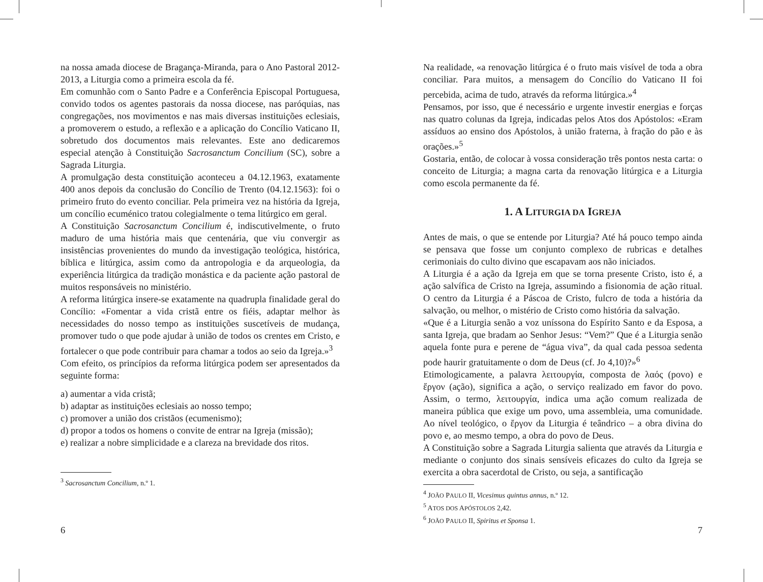na nossa amada diocese de Bragança-Miranda, para o Ano Pastoral 2012-2013, a Liturgia como a primeira escola da fé.
Em comunhão com o Santo Padre e a Conferência Episcopal Portuguesa, convido todos os agentes pastorais da nossa diocese, nas paróquias, nas congregações, nos movimentos e nas mais diversas instituições eclesiais, a promoverem o estudo, a reflexão e a aplicação do Concílio Vaticano II, sobretudo dos documentos mais relevantes. Este ano dedicaremos especial atenção à Constituição Sacrosanctum Concilium (SC), sobre a Sagrada Liturgia.
A promulgação desta constituição aconteceu a 04.12.1963, exatamente 400 anos depois da conclusão do Concílio de Trento (04.12.1563): foi o primeiro fruto do evento conciliar. Pela primeira vez na história da Igreja, um concílio ecuménico tratou colegialmente o tema litúrgico em geral.
A Constituição Sacrosanctum Concilium é, indiscutivelmente, o fruto maduro de uma história mais que centenária, que viu convergir as insistências provenientes do mundo da investigação teológica, histórica, bíblica e litúrgica, assim como da antropologia e da arqueologia, da experiência litúrgica da tradição monástica e da paciente ação pastoral de muitos responsáveis no ministério.
A reforma litúrgica insere-se exatamente na quadrupla finalidade geral do Concílio: «Fomentar a vida cristã entre os fiéis, adaptar melhor às necessidades do nosso tempo as instituições suscetíveis de mudança, promover tudo o que pode ajudar à união de todos os crentes em Cristo, e fortalecer o que pode contribuir para chamar a todos ao seio da Igreja.»<sup>3</sup>
Com efeito, os princípios da reforma litúrgica podem ser apresentados da seguinte forma:
a) aumentar a vida cristã;
b) adaptar as instituições eclesiais ao nosso tempo;
c) promover a união dos cristãos (ecumenismo);
d) propor a todos os homens o convite de entrar na Igreja (missão);
e) realizar a nobre simplicidade e a clareza na brevidade dos ritos.
<sup>3</sup> Sacrosanctum Concilium, n.º 1.
6
Na realidade, «a renovação litúrgica é o fruto mais visível de toda a obra conciliar. Para muitos, a mensagem do Concílio do Vaticano II foi percebida, acima de tudo, através da reforma litúrgica.»<sup>4</sup>
Pensamos, por isso, que é necessário e urgente investir energias e forças nas quatro colunas da Igreja, indicadas pelos Atos dos Apóstolos: «Eram assíduos ao ensino dos Apóstolos, à união fraterna, à fração do pão e às orações.»<sup>5</sup>
Gostaria, então, de colocar à vossa consideração três pontos nesta carta: o conceito de Liturgia; a magna carta da renovação litúrgica e a Liturgia como escola permanente da fé.
1. A LITURGIA DA IGREJA
Antes de mais, o que se entende por Liturgia? Até há pouco tempo ainda se pensava que fosse um conjunto complexo de rubricas e detalhes cerimoniais do culto divino que escapavam aos não iniciados.
A Liturgia é a ação da Igreja em que se torna presente Cristo, isto é, a ação salvífica de Cristo na Igreja, assumindo a fisionomia de ação ritual. O centro da Liturgia é a Páscoa de Cristo, fulcro de toda a história da salvação, ou melhor, o mistério de Cristo como história da salvação.
«Que é a Liturgia senão a voz uníssona do Espírito Santo e da Esposa, a santa Igreja, que bradam ao Senhor Jesus: “Vem?” Que é a Liturgia senão aquela fonte pura e perene de “água viva”, da qual cada pessoa sedenta pode haurir gratuitamente o dom de Deus (cf. Jo 4,10)?»<sup>6</sup>
Etimologicamente, a palavra λειτουργία, composta de λαός (povo) e ἔργον (ação), significa a ação, o serviço realizado em favor do povo. Assim, o termo, λειτουργία, indica uma ação comum realizada de maneira pública que exige um povo, uma assembleia, uma comunidade. Ao nível teológico, o ἔργον da Liturgia é teândrico – a obra divina do povo e, ao mesmo tempo, a obra do povo de Deus.
A Constituição sobre a Sagrada Liturgia salienta que através da Liturgia e mediante o conjunto dos sinais sensíveis eficazes do culto da Igreja se exercita a obra sacerdotal de Cristo, ou seja, a santificação
<sup>4</sup> JOÃO PAULO II, Vicesimus quintus annus, n.º 12.
<sup>5</sup> ATOS DOS APÓSTOLOS 2,42.
<sup>6</sup> JOÃO PAULO II, Spiritus et Sponsa 1.
7